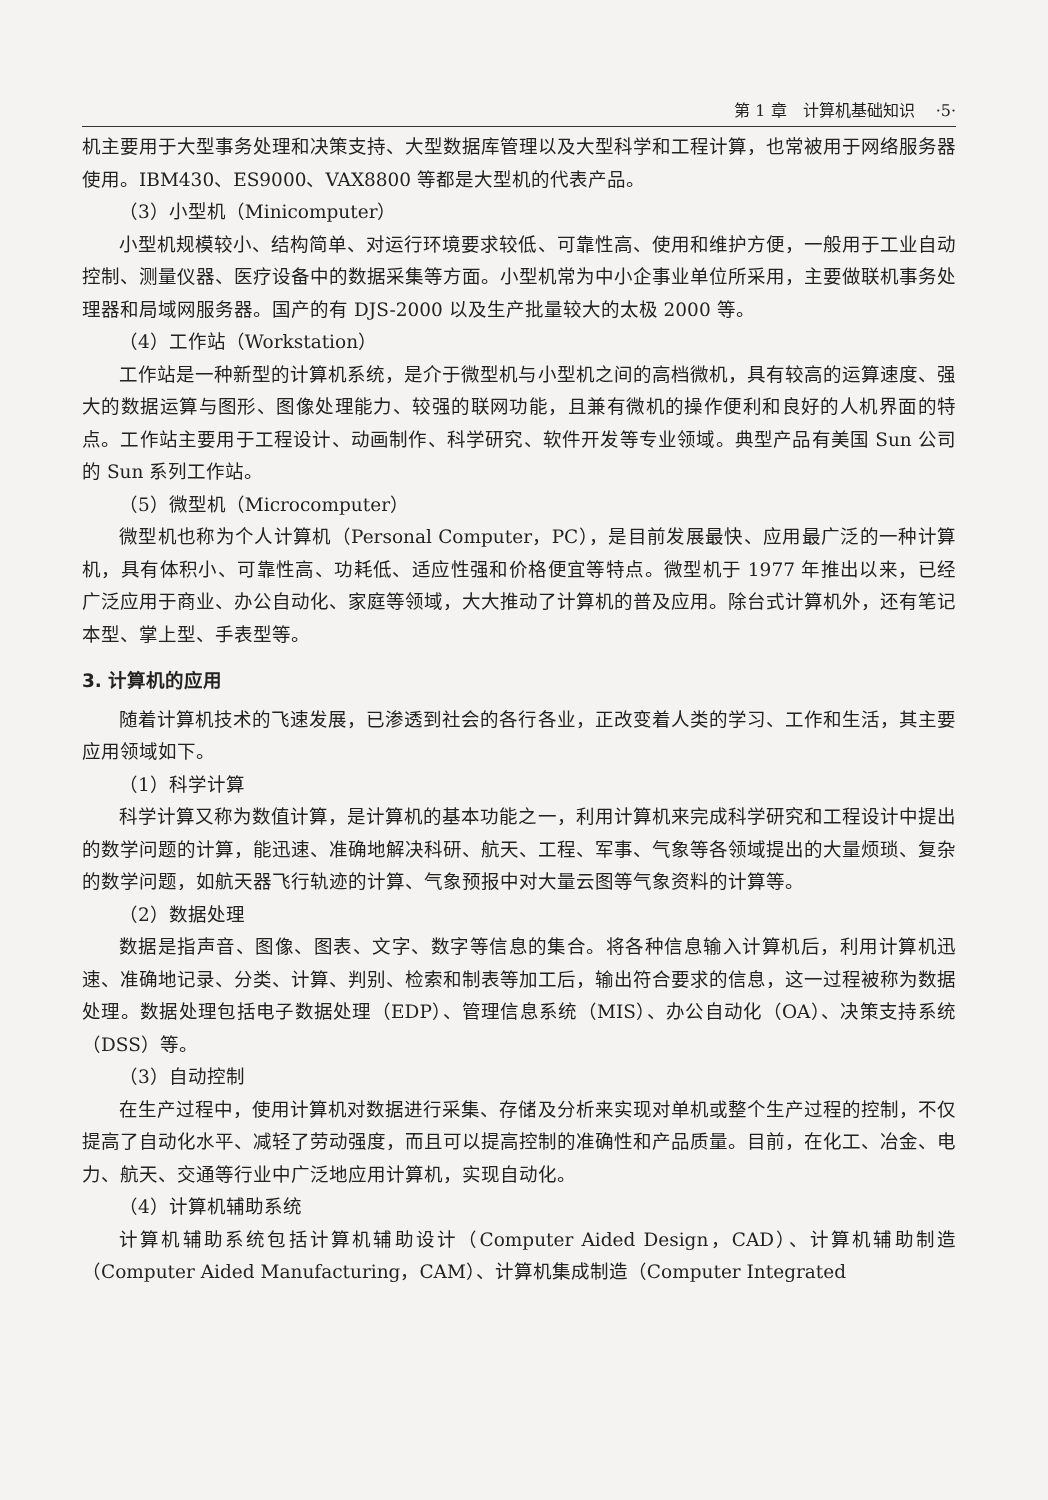第 1 章　计算机基础知识　 ·5·
机主要用于大型事务处理和决策支持、大型数据库管理以及大型科学和工程计算，也常被用于网络服务器使用。IBM430、ES9000、VAX8800 等都是大型机的代表产品。
（3）小型机（Minicomputer）
小型机规模较小、结构简单、对运行环境要求较低、可靠性高、使用和维护方便，一般用于工业自动控制、测量仪器、医疗设备中的数据采集等方面。小型机常为中小企事业单位所采用，主要做联机事务处理器和局域网服务器。国产的有 DJS-2000 以及生产批量较大的太极 2000 等。
（4）工作站（Workstation）
工作站是一种新型的计算机系统，是介于微型机与小型机之间的高档微机，具有较高的运算速度、强大的数据运算与图形、图像处理能力、较强的联网功能，且兼有微机的操作便利和良好的人机界面的特点。工作站主要用于工程设计、动画制作、科学研究、软件开发等专业领域。典型产品有美国 Sun 公司的 Sun 系列工作站。
（5）微型机（Microcomputer）
微型机也称为个人计算机（Personal Computer，PC），是目前发展最快、应用最广泛的一种计算机，具有体积小、可靠性高、功耗低、适应性强和价格便宜等特点。微型机于 1977 年推出以来，已经广泛应用于商业、办公自动化、家庭等领域，大大推动了计算机的普及应用。除台式计算机外，还有笔记本型、掌上型、手表型等。
3. 计算机的应用
随着计算机技术的飞速发展，已渗透到社会的各行各业，正改变着人类的学习、工作和生活，其主要应用领域如下。
（1）科学计算
科学计算又称为数值计算，是计算机的基本功能之一，利用计算机来完成科学研究和工程设计中提出的数学问题的计算，能迅速、准确地解决科研、航天、工程、军事、气象等各领域提出的大量烦琐、复杂的数学问题，如航天器飞行轨迹的计算、气象预报中对大量云图等气象资料的计算等。
（2）数据处理
数据是指声音、图像、图表、文字、数字等信息的集合。将各种信息输入计算机后，利用计算机迅速、准确地记录、分类、计算、判别、检索和制表等加工后，输出符合要求的信息，这一过程被称为数据处理。数据处理包括电子数据处理（EDP）、管理信息系统（MIS）、办公自动化（OA）、决策支持系统（DSS）等。
（3）自动控制
在生产过程中，使用计算机对数据进行采集、存储及分析来实现对单机或整个生产过程的控制，不仅提高了自动化水平、减轻了劳动强度，而且可以提高控制的准确性和产品质量。目前，在化工、冶金、电力、航天、交通等行业中广泛地应用计算机，实现自动化。
（4）计算机辅助系统
计算机辅助系统包括计算机辅助设计（Computer Aided Design，CAD）、计算机辅助制造（Computer Aided Manufacturing，CAM）、计算机集成制造（Computer Integrated